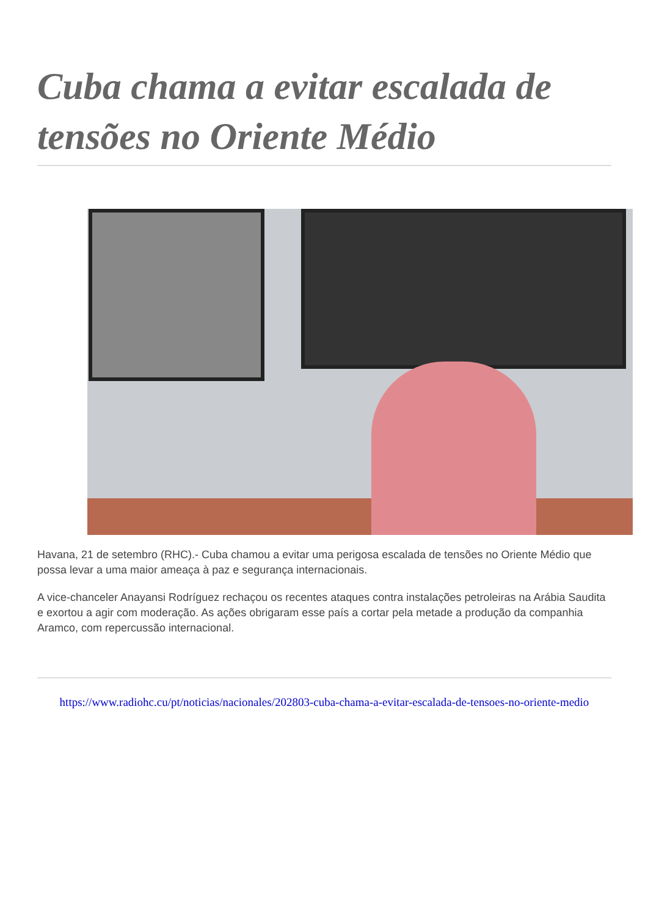Cuba chama a evitar escalada de tensões no Oriente Médio
Havana, 21 de setembro (RHC).- Cuba chamou a evitar uma perigosa escalada de tensões no Oriente Médio que possa levar a uma maior ameaça à paz e segurança internacionais.
A vice-chanceler Anayansi Rodríguez rechaçou os recentes ataques contra instalações petroleiras na Arábia Saudita e exortou a agir com moderação. As ações obrigaram esse país a cortar pela metade a produção da companhia Aramco, com repercussão internacional.
https://www.radiohc.cu/pt/noticias/nacionales/202803-cuba-chama-a-evitar-escalada-de-tensoes-no-oriente-medio